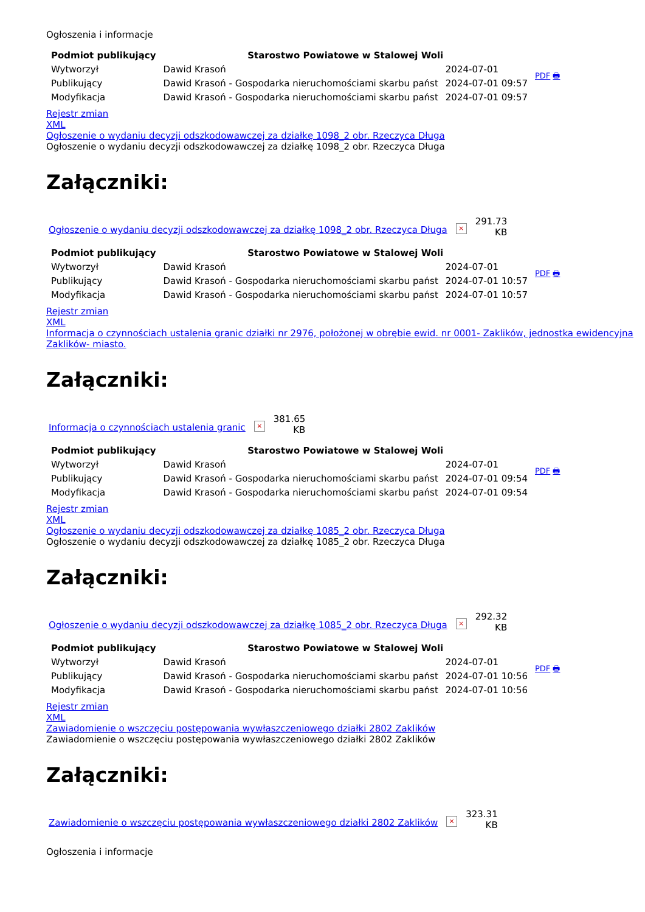Ogłoszenia i informacje
| Podmiot publikujący | Starostwo Powiatowe w Stalowej Woli | | PDF 🖶 |
| Wytworzył | Dawid Krasoń | 2024-07-01 | |
| Publikujący | Dawid Krasoń - Gospodarka nieruchomościami skarbu państ | 2024-07-01 09:57 | |
| Modyfikacja | Dawid Krasoń - Gospodarka nieruchomościami skarbu państ | 2024-07-01 09:57 | |
Rejestr zmian
XML
Ogłoszenie o wydaniu decyzji odszkodowawczej za działkę 1098_2 obr. Rzeczyca Długa
Ogłoszenie o wydaniu decyzji odszkodowawczej za działkę 1098_2 obr. Rzeczyca Długa
Załączniki:
Ogłoszenie o wydaniu decyzji odszkodowawczej za działkę 1098_2 obr. Rzeczyca Długa ×
291.73
KB
| Podmiot publikujący | Starostwo Powiatowe w Stalowej Woli | | PDF 🖶 |
| Wytworzył | Dawid Krasoń | 2024-07-01 | |
| Publikujący | Dawid Krasoń - Gospodarka nieruchomościami skarbu państ | 2024-07-01 10:57 | |
| Modyfikacja | Dawid Krasoń - Gospodarka nieruchomościami skarbu państ | 2024-07-01 10:57 | |
Rejestr zmian
XML
Informacja o czynnościach ustalenia granic działki nr 2976, położonej w obrębie ewid. nr 0001- Zaklików, jednostka ewidencyjna Zaklików- miasto.
Załączniki:
Informacja o czynnościach ustalenia granic ×
381.65
KB
| Podmiot publikujący | Starostwo Powiatowe w Stalowej Woli | | PDF 🖶 |
| Wytworzył | Dawid Krasoń | 2024-07-01 | |
| Publikujący | Dawid Krasoń - Gospodarka nieruchomościami skarbu państ | 2024-07-01 09:54 | |
| Modyfikacja | Dawid Krasoń - Gospodarka nieruchomościami skarbu państ | 2024-07-01 09:54 | |
Rejestr zmian
XML
Ogłoszenie o wydaniu decyzji odszkodowawczej za działkę 1085_2 obr. Rzeczyca Długa
Ogłoszenie o wydaniu decyzji odszkodowawczej za działkę 1085_2 obr. Rzeczyca Długa
Załączniki:
Ogłoszenie o wydaniu decyzji odszkodowawczej za działkę 1085_2 obr. Rzeczyca Długa ×
292.32
KB
| Podmiot publikujący | Starostwo Powiatowe w Stalowej Woli | | PDF 🖶 |
| Wytworzył | Dawid Krasoń | 2024-07-01 | |
| Publikujący | Dawid Krasoń - Gospodarka nieruchomościami skarbu państ | 2024-07-01 10:56 | |
| Modyfikacja | Dawid Krasoń - Gospodarka nieruchomościami skarbu państ | 2024-07-01 10:56 | |
Rejestr zmian
XML
Zawiadomienie o wszczęciu postępowania wywłaszczeniowego działki 2802 Zaklików
Zawiadomienie o wszczęciu postępowania wywłaszczeniowego działki 2802 Zaklików
Załączniki:
Zawiadomienie o wszczęciu postępowania wywłaszczeniowego działki 2802 Zaklików ×
323.31
KB
Ogłoszenia i informacje